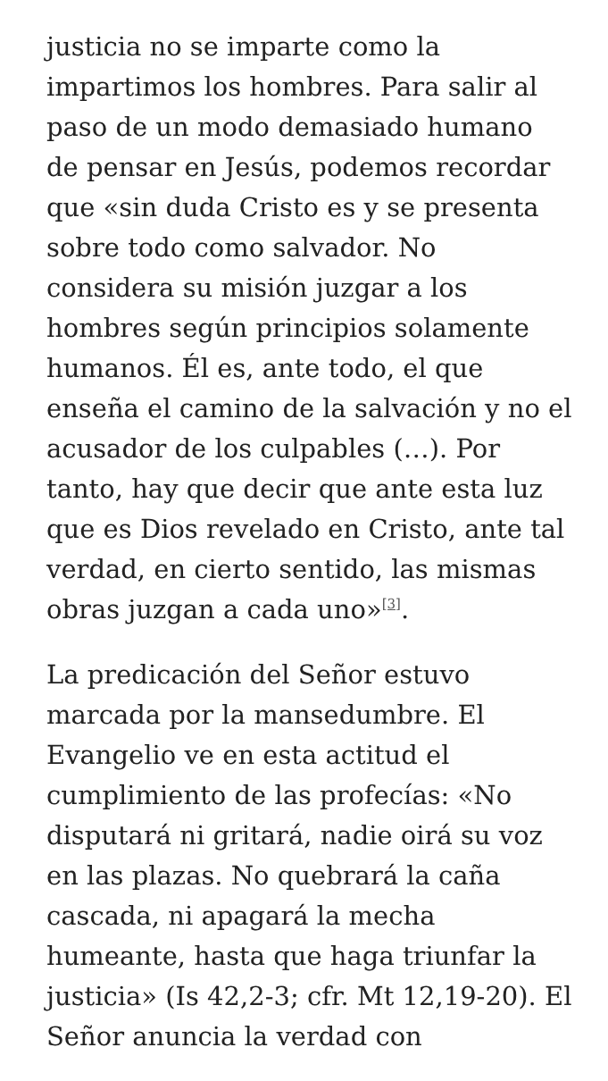justicia no se imparte como la impartimos los hombres. Para salir al paso de un modo demasiado humano de pensar en Jesús, podemos recordar que «sin duda Cristo es y se presenta sobre todo como salvador. No considera su misión juzgar a los hombres según principios solamente humanos. Él es, ante todo, el que enseña el camino de la salvación y no el acusador de los culpables (…). Por tanto, hay que decir que ante esta luz que es Dios revelado en Cristo, ante tal verdad, en cierto sentido, las mismas obras juzgan a cada uno»<sup>[3]</sup>.
La predicación del Señor estuvo marcada por la mansedumbre. El Evangelio ve en esta actitud el cumplimiento de las profecías: «No disputará ni gritará, nadie oirá su voz en las plazas. No quebrará la caña cascada, ni apagará la mecha humeante, hasta que haga triunfar la justicia» (Is 42,2-3; cfr. Mt 12,19-20). El Señor anuncia la verdad con